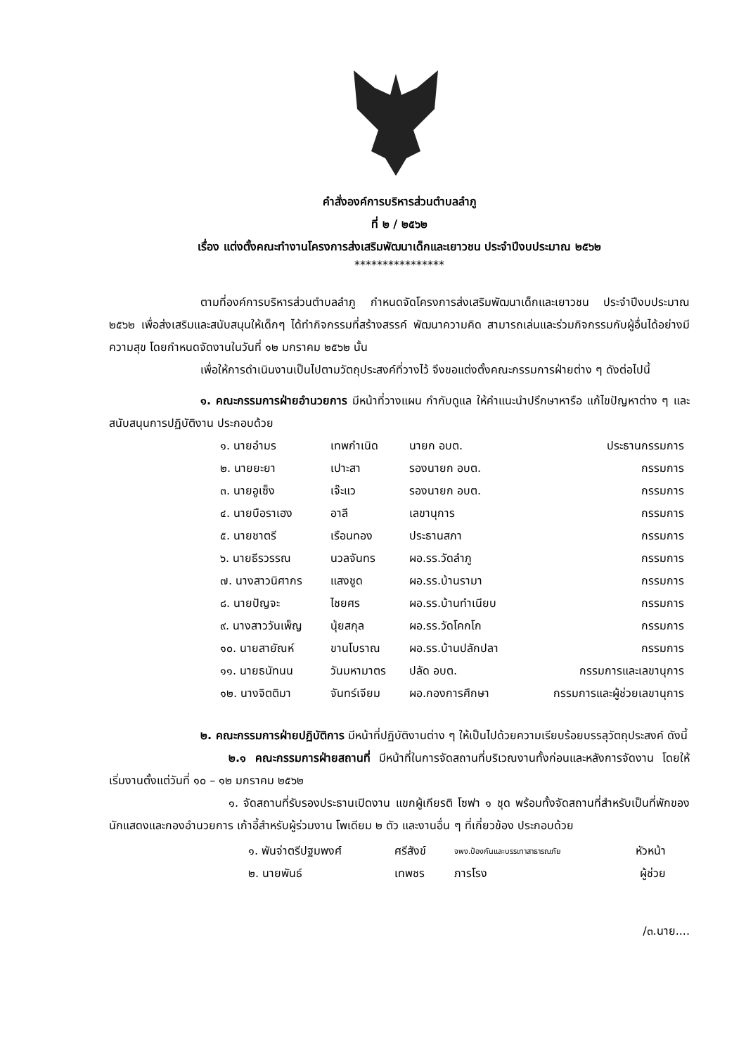คำสั่งองค์การบริหารส่วนตำบลลำภู
ที่ ๒ / ๒๕๖๒
เรื่อง แต่งตั้งคณะทำงานโครงการส่งเสริมพัฒนาเด็กและเยาวชน ประจำปีงบประมาณ ๒๕๖๒
****************
ตามที่องค์การบริหารส่วนตำบลลำภู กำหนดจัดโครงการส่งเสริมพัฒนาเด็กและเยาวชน ประจำปีงบประมาณ ๒๕๖๒ เพื่อส่งเสริมและสนับสนุนให้เด็กๆ ได้ทำกิจกรรมที่สร้างสรรค์ พัฒนาความคิด สามารถเล่นและร่วมกิจกรรมกับผู้อื่นได้อย่างมีความสุข โดยกำหนดจัดงานในวันที่ ๑๒ มกราคม ๒๕๖๒ นั้น
เพื่อให้การดำเนินงานเป็นไปตามวัตถุประสงค์ที่วางไว้ จึงขอแต่งตั้งคณะกรรมการฝ่ายต่าง ๆ ดังต่อไปนี้
๑. คณะกรรมการฝ่ายอำนวยการ มีหน้าที่วางแผน กำกับดูแล ให้คำแนะนำปรึกษาหารือ แก้ไขปัญหาต่าง ๆ และสนับสนุนการปฏิบัติงาน ประกอบด้วย
| ๑. นายอำมร | เทพกำเนิด | นายก อบต. | ประธานกรรมการ |
| ๒. นายยะยา | เปาะสา | รองนายก อบต. | กรรมการ |
| ๓. นายอูเซ็ง | เจ๊ะแว | รองนายก อบต. | กรรมการ |
| ๔. นายบือราเฮง | อาลี | เลขานุการ | กรรมการ |
| ๕. นายชาตรี | เรือนทอง | ประธานสภา | กรรมการ |
| ๖. นายธีรวรรณ | นวลจันทร | ผอ.รร.วัดลำภู | กรรมการ |
| ๗. นางสาวนิศากร | แสงชูด | ผอ.รร.บ้านรามา | กรรมการ |
| ๘. นายปัญจะ | ไชยศร | ผอ.รร.บ้านทำเนียบ | กรรมการ |
| ๙. นางสาววันเพ็ญ | นุ้ยสกุล | ผอ.รร.วัดโคกโก | กรรมการ |
| ๑๐. นายสายัณห์ | ขานโบราณ | ผอ.รร.บ้านปลักปลา | กรรมการ |
| ๑๑. นายธนัทนน | วันมหามาตร | ปลัด อบต. | กรรมการและเลขานุการ |
| ๑๒. นางจิตติมา | จันทร์เจียม | ผอ.กองการศึกษา | กรรมการและผู้ช่วยเลขานุการ |
๒. คณะกรรมการฝ่ายปฏิบัติการ มีหน้าที่ปฏิบัติงานต่าง ๆ ให้เป็นไปด้วยความเรียบร้อยบรรลุวัตถุประสงค์ ดังนี้
๒.๑ คณะกรรมการฝ่ายสถานที่ มีหน้าที่ในการจัดสถานที่บริเวณงานทั้งก่อนและหลังการจัดงาน โดยให้เริ่มงานตั้งแต่วันที่ ๑๐ – ๑๒ มกราคม ๒๕๖๒
๑. จัดสถานที่รับรองประธานเปิดงาน แขกผู้เกียรติ โซฟา ๑ ชุด พร้อมทั้งจัดสถานที่สำหรับเป็นที่พักของนักแสดงและกองอำนวยการ เก้าอี้สำหรับผู้ร่วมงาน โพเดียม ๒ ตัว และงานอื่น ๆ ที่เกี่ยวข้อง ประกอบด้วย
| ๑. พันจ่าตรีปฐมพงศ์ | ศรีสังข์ | จพง.ป้องกันและบรรเทาสาธารณภัย | หัวหน้า |
| ๒. นายพันธ์ | เทพชร | ภารโรง | ผู้ช่วย |
/๓.นาย....